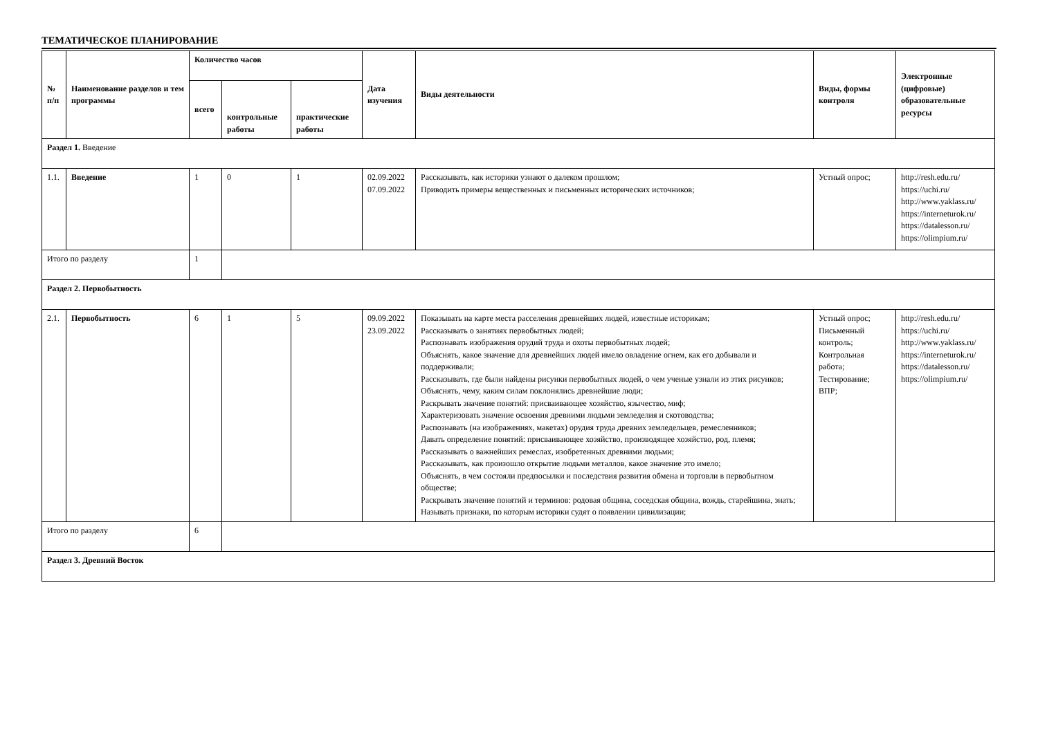ТЕМАТИЧЕСКОЕ ПЛАНИРОВАНИЕ
| № п/п | Наименование разделов и тем программы | Количество часов | | | Дата изучения | Виды деятельности | Виды, формы контроля | Электронные (цифровые) образовательные ресурсы |
| --- | --- | --- | --- | --- | --- | --- | --- | --- |
| | | всего | контрольные работы | практические работы | | | | |
| Раздел 1. Введение | | | | | | | | |
| 1.1. | Введение | 1 | 0 | 1 | 02.09.2022 07.09.2022 | Рассказывать, как историки узнают о далеком прошлом; Приводить примеры вещественных и письменных исторических источников; | Устный опрос; | http://resh.edu.ru/ https://uchi.ru/ http://www.yaklass.ru/ https://interneturok.ru/ https://datalesson.ru/ https://olimpium.ru/ |
| Итого по разделу | | 1 | | | | | | |
| Раздел 2. Первобытность | | | | | | | | |
| 2.1. | Первобытность | 6 | 1 | 5 | 09.09.2022 23.09.2022 | Показывать на карте места расселения древнейших людей, известные историкам; Рассказывать о занятиях первобытных людей; Распознавать изображения орудий труда и охоты первобытных людей; Объяснять, какое значение для древнейших людей имело овладение огнем, как его добывали и поддерживали; Рассказывать, где были найдены рисунки первобытных людей, о чем ученые узнали из этих рисунков; Объяснять, чему, каким силам поклонялись древнейшие люди; Раскрывать значение понятий: присваивающее хозяйство, язычество, миф; Характеризовать значение освоения древними людьми земледелия и скотоводства; Распознавать (на изображениях, макетах) орудия труда древних земледельцев, ремесленников; Давать определение понятий: присваивающее хозяйство, производящее хозяйство, род, племя; Рассказывать о важнейших ремеслах, изобретенных древними людьми; Рассказывать, как произошло открытие людьми металлов, какое значение это имело; Объяснять, в чем состояли предпосылки и последствия развития обмена и торговли в первобытном обществе; Раскрывать значение понятий и терминов: родовая община, соседская община, вождь, старейшина, знать; Называть признаки, по которым историки судят о появлении цивилизации; | Устный опрос; Письменный контроль; Контрольная работа; Тестирование; ВПР; | http://resh.edu.ru/ https://uchi.ru/ http://www.yaklass.ru/ https://interneturok.ru/ https://datalesson.ru/ https://olimpium.ru/ |
| Итого по разделу | | 6 | | | | | | |
| Раздел 3. Древний Восток | | | | | | | | |